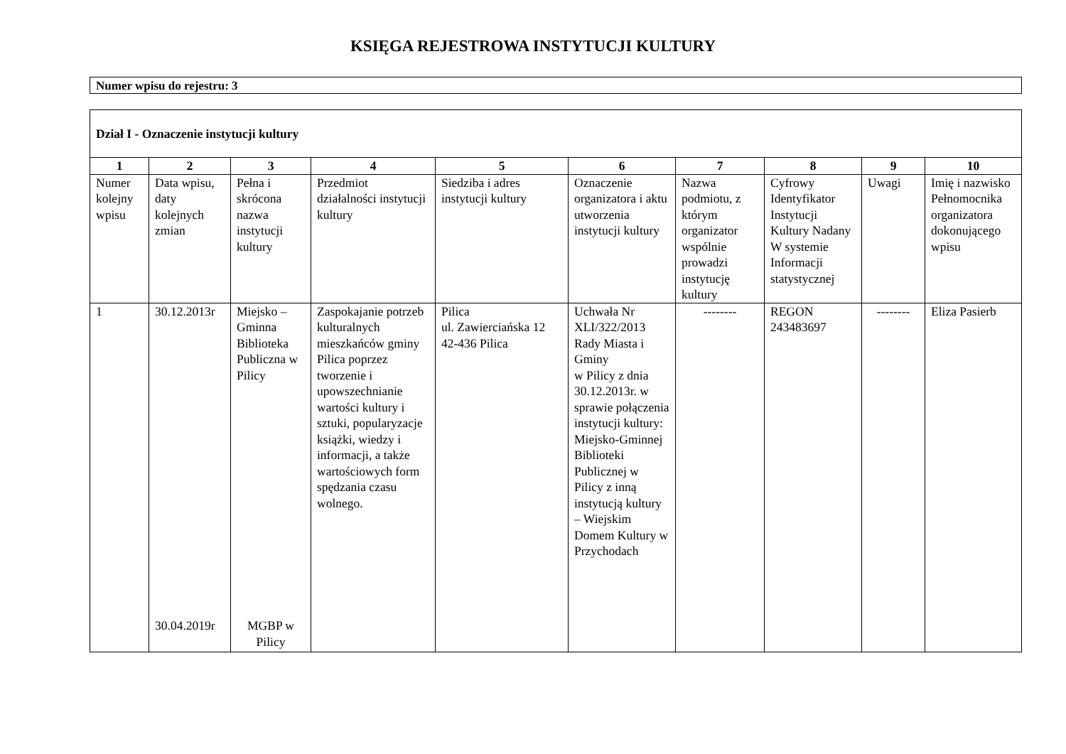KSIĘGA REJESTROWA INSTYTUCJI KULTURY
Numer wpisu do rejestru: 3
| Dział I - Oznaczenie instytucji kultury | | | | | | | | | |
| 1 | 2 | 3 | 4 | 5 | 6 | 7 | 8 | 9 | 10 |
| Numer kolejny wpisu | Data wpisu, daty kolejnych zmian | Pełna i skrócona nazwa instytucji kultury | Przedmiot działalności instytucji kultury | Siedziba i adres instytucji kultury | Oznaczenie organizatora i aktu utworzenia instytucji kultury | Nazwa podmiotu, z którym organizator wspólnie prowadzi instytucję kultury | Cyfrowy Identyfikator Instytucji Kultury Nadany W systemie Informacji statystycznej | Uwagi | Imię i nazwisko Pełnomocnika organizatora dokonującego wpisu |
| 1 | 30.12.2013r 30.04.2019r | Miejsko – Gminna Biblioteka Publiczna w Pilicy MGBP w Pilicy | Zaspokajanie potrzeb kulturalnych mieszkańców gminy Pilica poprzez tworzenie i upowszechnianie wartości kultury i sztuki, popularyzacje książki, wiedzy i informacji, a także wartościowych form spędzania czasu wolnego. | Pilica ul. Zawierciańska 12 42-436 Pilica | Uchwała Nr XLI/322/2013 Rady Miasta i Gminy w Pilicy z dnia 30.12.2013r. w sprawie połączenia instytucji kultury: Miejsko-Gminnej Biblioteki Publicznej w Pilicy z inną instytucją kultury – Wiejskim Domem Kultury w Przychodach | -------- | REGON 243483697 | -------- | Eliza Pasierb |